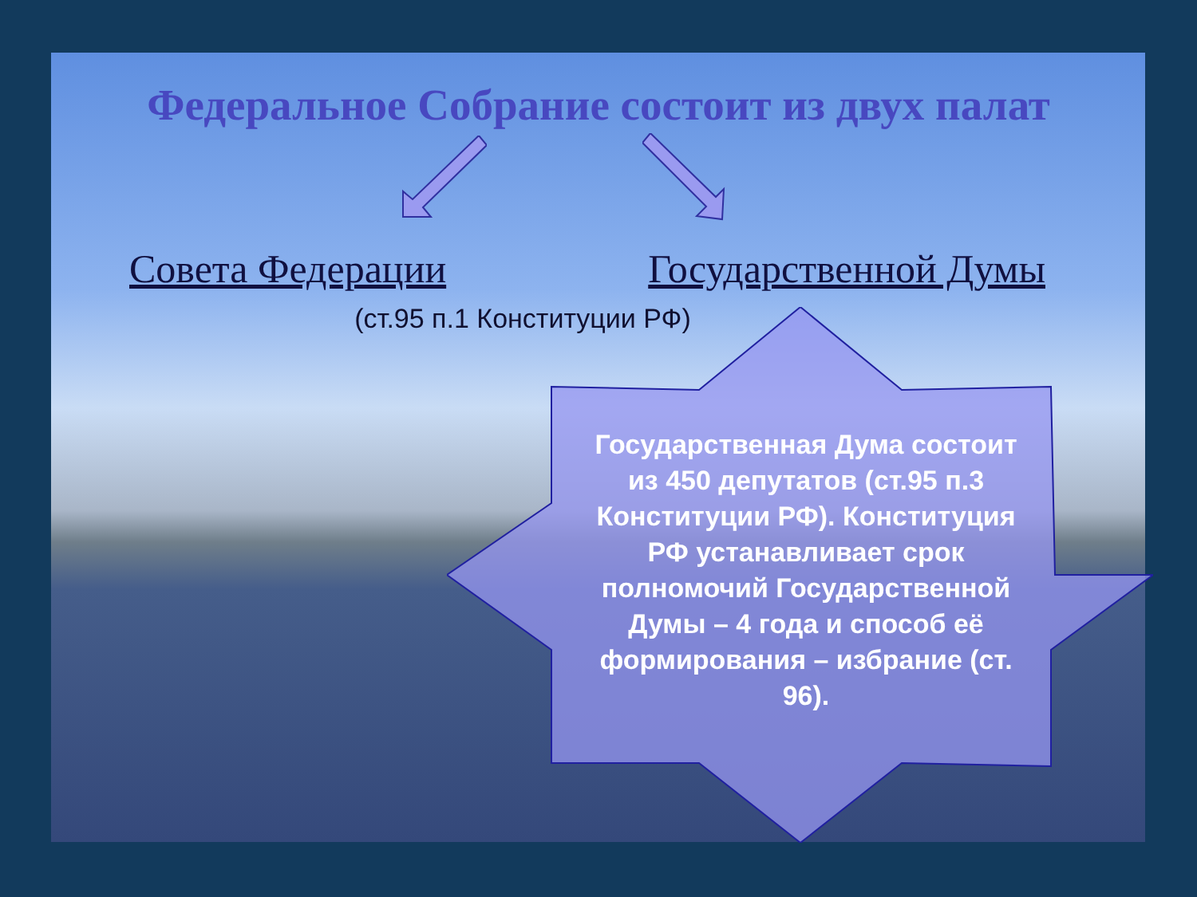Федеральное Собрание состоит из двух палат
Совета Федерации Государственной Думы
(ст.95 п.1 Конституции РФ)
Государственная Дума состоит из 450 депутатов (ст.95 п.3 Конституции РФ). Конституция РФ устанавливает срок полномочий Государственной Думы – 4 года и способ её формирования – избрание (ст. 96).